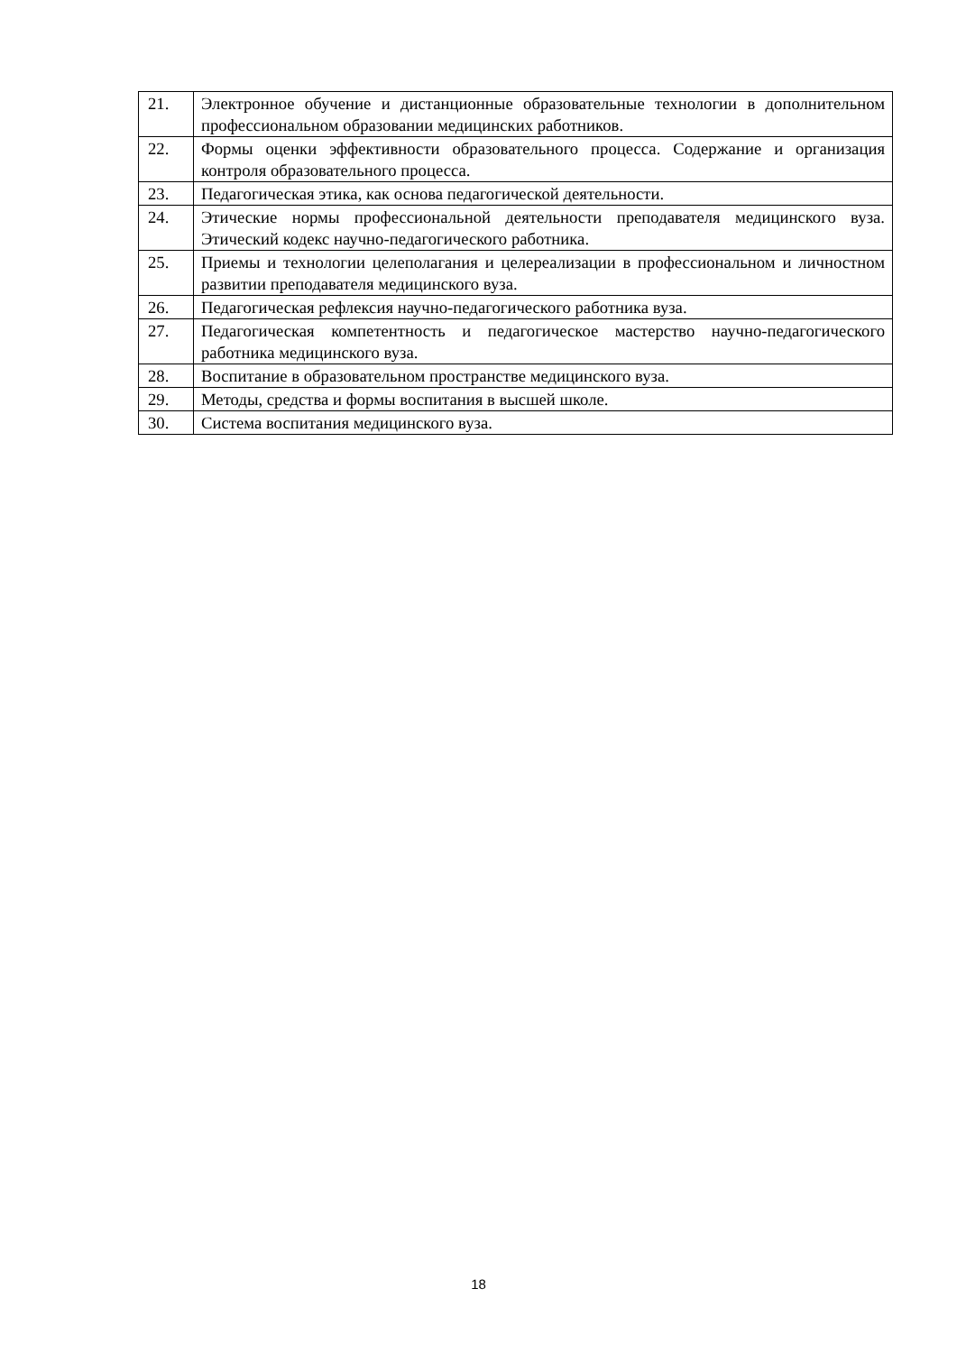| 21. | Электронное обучение и дистанционные образовательные технологии в дополнительном профессиональном образовании медицинских работников. |
| 22. | Формы оценки эффективности образовательного процесса. Содержание и организация контроля образовательного процесса. |
| 23. | Педагогическая этика, как основа педагогической деятельности. |
| 24. | Этические нормы профессиональной деятельности преподавателя медицинского вуза. Этический кодекс научно-педагогического работника. |
| 25. | Приемы и технологии целеполагания и целереализации в профессиональном и личностном развитии преподавателя медицинского вуза. |
| 26. | Педагогическая рефлексия научно-педагогического работника вуза. |
| 27. | Педагогическая компетентность и педагогическое мастерство научно-педагогического работника медицинского вуза. |
| 28. | Воспитание в образовательном пространстве медицинского вуза. |
| 29. | Методы, средства и формы воспитания в высшей школе. |
| 30. | Система воспитания медицинского вуза. |
18